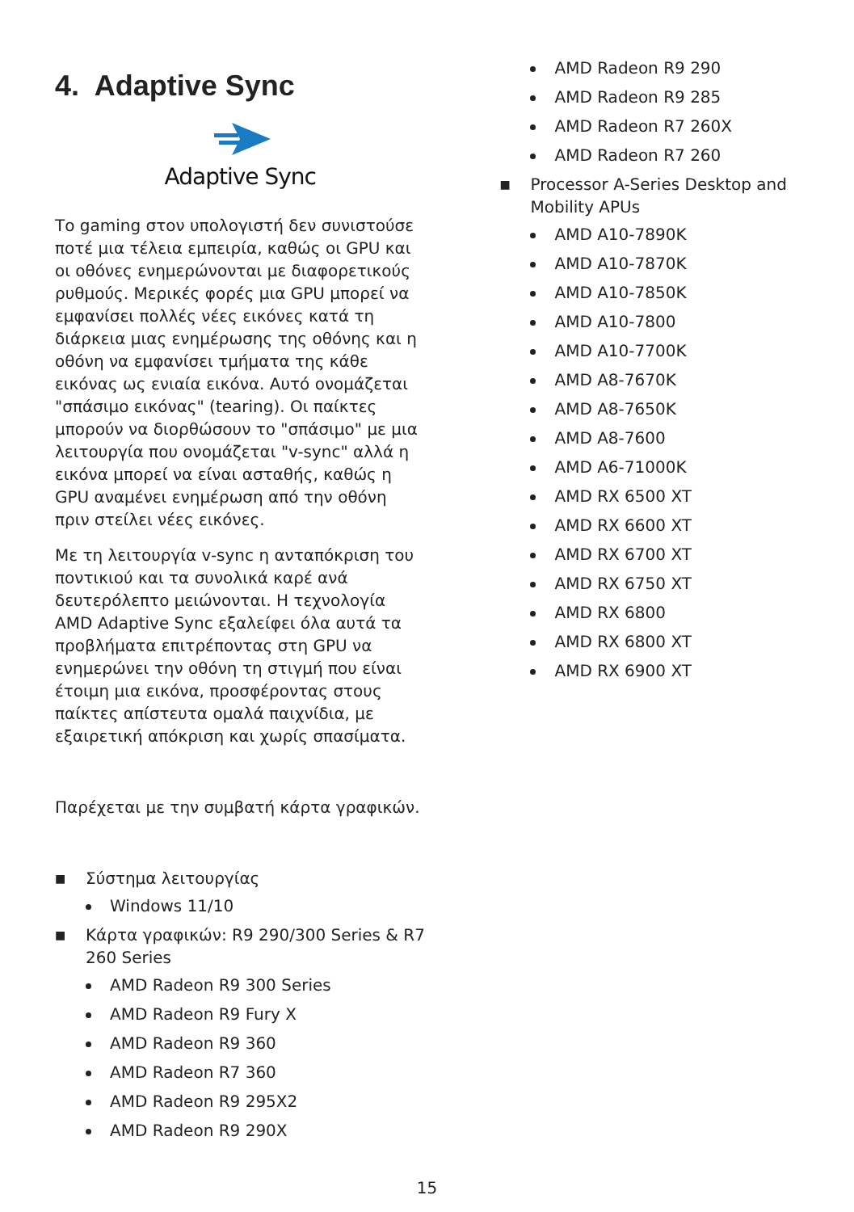4. Adaptive Sync
Adaptive Sync
Το gaming στον υπολογιστή δεν συνιστούσε ποτέ μια τέλεια εμπειρία, καθώς οι GPU και οι οθόνες ενημερώνονται με διαφορετικούς ρυθμούς. Μερικές φορές μια GPU μπορεί να εμφανίσει πολλές νέες εικόνες κατά τη διάρκεια μιας ενημέρωσης της οθόνης και η οθόνη να εμφανίσει τμήματα της κάθε εικόνας ως ενιαία εικόνα. Αυτό ονομάζεται "σπάσιμο εικόνας" (tearing). Οι παίκτες μπορούν να διορθώσουν το "σπάσιμο" με μια λειτουργία που ονομάζεται "v-sync" αλλά η εικόνα μπορεί να είναι ασταθής, καθώς η GPU αναμένει ενημέρωση από την οθόνη πριν στείλει νέες εικόνες.
Με τη λειτουργία v-sync η ανταπόκριση του ποντικιού και τα συνολικά καρέ ανά δευτερόλεπτο μειώνονται. Η τεχνολογία AMD Adaptive Sync εξαλείφει όλα αυτά τα προβλήματα επιτρέποντας στη GPU να ενημερώνει την οθόνη τη στιγμή που είναι έτοιμη μια εικόνα, προσφέροντας στους παίκτες απίστευτα ομαλά παιχνίδια, με εξαιρετική απόκριση και χωρίς σπασίματα.
Παρέχεται με την συμβατή κάρτα γραφικών.
■ Σύστημα λειτουργίας
Windows 11/10
■ Κάρτα γραφικών: R9 290/300 Series & R7 260 Series
AMD Radeon R9 300 Series
AMD Radeon R9 Fury X
AMD Radeon R9 360
AMD Radeon R7 360
AMD Radeon R9 295X2
AMD Radeon R9 290X
AMD Radeon R9 290
AMD Radeon R9 285
AMD Radeon R7 260X
AMD Radeon R7 260
■ Processor A-Series Desktop and Mobility APUs
AMD A10-7890K
AMD A10-7870K
AMD A10-7850K
AMD A10-7800
AMD A10-7700K
AMD A8-7670K
AMD A8-7650K
AMD A8-7600
AMD A6-71000K
AMD RX 6500 XT
AMD RX 6600 XT
AMD RX 6700 XT
AMD RX 6750 XT
AMD RX 6800
AMD RX 6800 XT
AMD RX 6900 XT
15